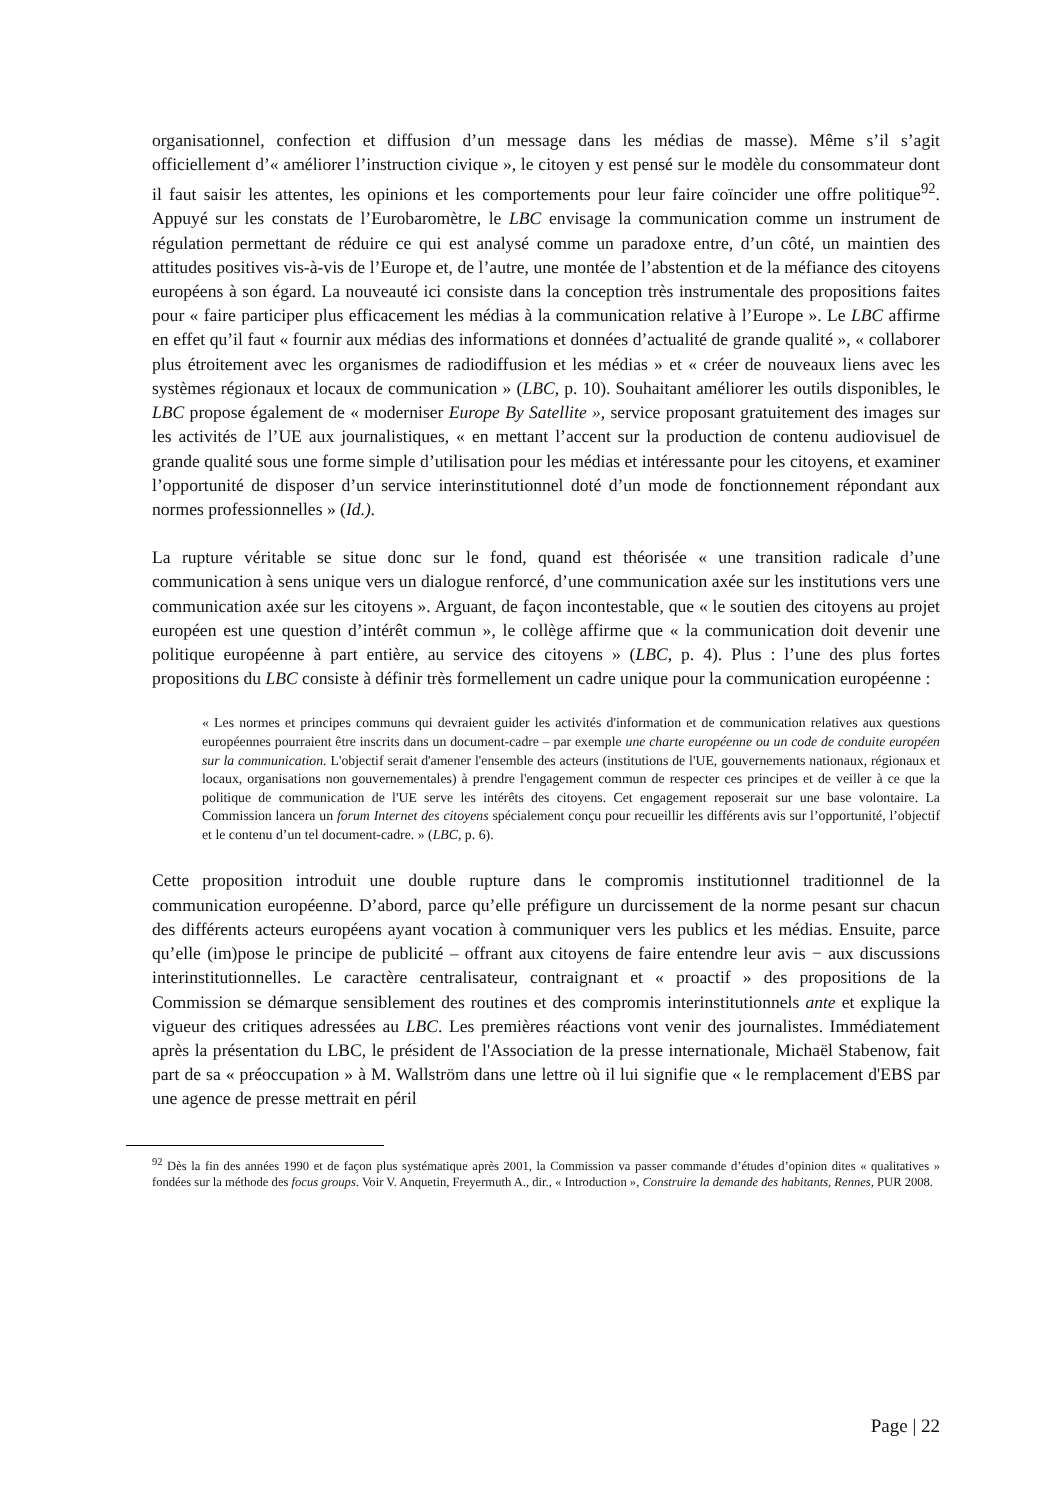organisationnel, confection et diffusion d’un message dans les médias de masse). Même s’il s’agit officiellement d’« améliorer l’instruction civique », le citoyen y est pensé sur le modèle du consommateur dont il faut saisir les attentes, les opinions et les comportements pour leur faire coïncider une offre politique<sup>92</sup>. Appuyé sur les constats de l’Eurobaromètre, le LBC envisage la communication comme un instrument de régulation permettant de réduire ce qui est analysé comme un paradoxe entre, d’un côté, un maintien des attitudes positives vis-à-vis de l’Europe et, de l’autre, une montée de l’abstention et de la méfiance des citoyens européens à son égard. La nouveauté ici consiste dans la conception très instrumentale des propositions faites pour « faire participer plus efficacement les médias à la communication relative à l’Europe ». Le LBC affirme en effet qu’il faut « fournir aux médias des informations et données d’actualité de grande qualité », « collaborer plus étroitement avec les organismes de radiodiffusion et les médias » et « créer de nouveaux liens avec les systèmes régionaux et locaux de communication » (LBC, p. 10). Souhaitant améliorer les outils disponibles, le LBC propose également de « moderniser Europe By Satellite », service proposant gratuitement des images sur les activités de l’UE aux journalistiques, « en mettant l’accent sur la production de contenu audiovisuel de grande qualité sous une forme simple d’utilisation pour les médias et intéressante pour les citoyens, et examiner l’opportunité de disposer d’un service interinstitutionnel doté d’un mode de fonctionnement répondant aux normes professionnelles » (Id.).
La rupture véritable se situe donc sur le fond, quand est théorisée « une transition radicale d’une communication à sens unique vers un dialogue renforcé, d’une communication axée sur les institutions vers une communication axée sur les citoyens ». Arguant, de façon incontestable, que « le soutien des citoyens au projet européen est une question d’intérêt commun », le collège affirme que « la communication doit devenir une politique européenne à part entière, au service des citoyens » (LBC, p. 4). Plus : l’une des plus fortes propositions du LBC consiste à définir très formellement un cadre unique pour la communication européenne :
« Les normes et principes communs qui devraient guider les activités d'information et de communication relatives aux questions européennes pourraient être inscrits dans un document-cadre – par exemple une charte européenne ou un code de conduite européen sur la communication. L'objectif serait d'amener l'ensemble des acteurs (institutions de l'UE, gouvernements nationaux, régionaux et locaux, organisations non gouvernementales) à prendre l'engagement commun de respecter ces principes et de veiller à ce que la politique de communication de l'UE serve les intérêts des citoyens. Cet engagement reposerait sur une base volontaire. La Commission lancera un forum Internet des citoyens spécialement conçu pour recueillir les différents avis sur l’opportunité, l’objectif et le contenu d’un tel document-cadre. » (LBC, p. 6).
Cette proposition introduit une double rupture dans le compromis institutionnel traditionnel de la communication européenne. D’abord, parce qu’elle préfigure un durcissement de la norme pesant sur chacun des différents acteurs européens ayant vocation à communiquer vers les publics et les médias. Ensuite, parce qu’elle (im)pose le principe de publicité – offrant aux citoyens de faire entendre leur avis − aux discussions interinstitutionnelles. Le caractère centralisateur, contraignant et « proactif » des propositions de la Commission se démarque sensiblement des routines et des compromis interinstitutionnels ante et explique la vigueur des critiques adressées au LBC. Les premières réactions vont venir des journalistes. Immédiatement après la présentation du LBC, le président de l'Association de la presse internationale, Michaël Stabenow, fait part de sa « préoccupation » à M. Wallström dans une lettre où il lui signifie que « le remplacement d'EBS par une agence de presse mettrait en péril
<sup>92</sup> Dès la fin des années 1990 et de façon plus systématique après 2001, la Commission va passer commande d’études d’opinion dites « qualitatives » fondées sur la méthode des focus groups. Voir V. Anquetin, Freyermuth A., dir., « Introduction », Construire la demande des habitants, Rennes, PUR 2008.
Page | 22